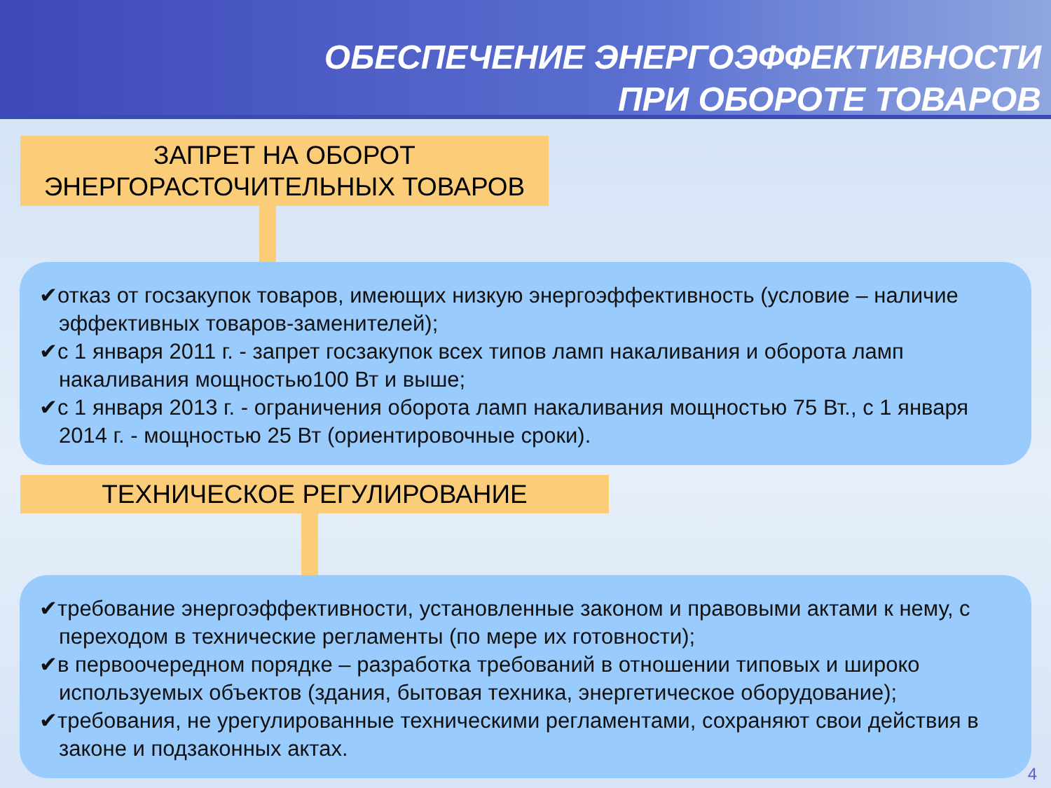ОБЕСПЕЧЕНИЕ ЭНЕРГОЭФФЕКТИВНОСТИ
ПРИ ОБОРОТЕ ТОВАРОВ
ЗАПРЕТ НА ОБОРОТ
ЭНЕРГОРАСТОЧИТЕЛЬНЫХ ТОВАРОВ
✔отказ от госзакупок товаров, имеющих низкую энергоэффективность (условие – наличие эффективных товаров-заменителей);
✔с 1 января 2011 г. - запрет госзакупок всех типов ламп накаливания и оборота ламп накаливания мощностью100 Вт и выше;
✔с 1 января 2013 г. - ограничения оборота ламп накаливания мощностью 75 Вт., с 1 января 2014 г. - мощностью 25 Вт (ориентировочные сроки).
ТЕХНИЧЕСКОЕ РЕГУЛИРОВАНИЕ
✔требование энергоэффективности, установленные законом и правовыми актами к нему, с переходом в технические регламенты (по мере их готовности);
✔в первоочередном порядке – разработка требований в отношении типовых и широко используемых объектов (здания, бытовая техника, энергетическое оборудование);
✔требования, не урегулированные техническими регламентами, сохраняют свои действия в законе и подзаконных актах.
4